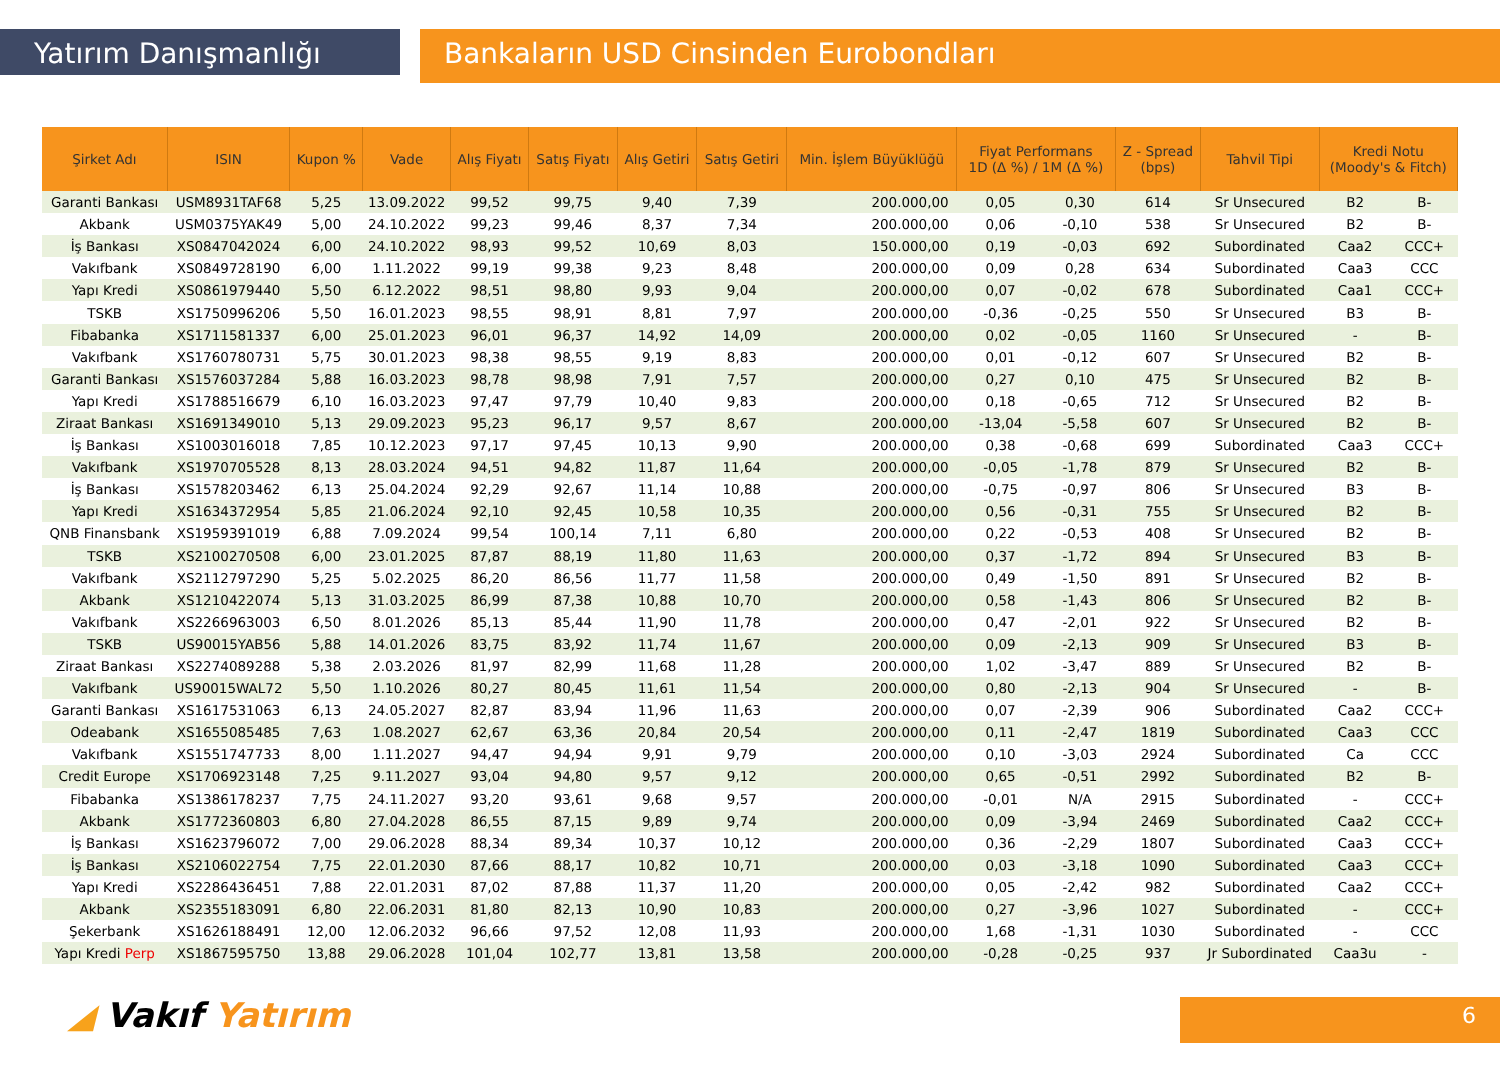Yatırım Danışmanlığı Bankaların USD Cinsinden Eurobondları
| Şirket Adı | ISIN | Kupon % | Vade | Alış Fiyatı | Satış Fiyatı | Alış Getiri | Satış Getiri | Min. İşlem Büyüklüğü | Fiyat Performans 1D (Δ %) / 1M (Δ %) | | Z - Spread (bps) | Tahvil Tipi | Kredi Notu (Moody's & Fitch) | |
| --- | --- | --- | --- | --- | --- | --- | --- | --- | --- | --- | --- | --- | --- | --- |
| Garanti Bankası | USM8931TAF68 | 5,25 | 13.09.2022 | 99,52 | 99,75 | 9,40 | 7,39 | 200.000,00 | 0,05 | 0,30 | 614 | Sr Unsecured | B2 | B- |
| Akbank | USM0375YAK49 | 5,00 | 24.10.2022 | 99,23 | 99,46 | 8,37 | 7,34 | 200.000,00 | 0,06 | -0,10 | 538 | Sr Unsecured | B2 | B- |
| İş Bankası | XS0847042024 | 6,00 | 24.10.2022 | 98,93 | 99,52 | 10,69 | 8,03 | 150.000,00 | 0,19 | -0,03 | 692 | Subordinated | Caa2 | CCC+ |
| Vakıfbank | XS0849728190 | 6,00 | 1.11.2022 | 99,19 | 99,38 | 9,23 | 8,48 | 200.000,00 | 0,09 | 0,28 | 634 | Subordinated | Caa3 | CCC |
| Yapı Kredi | XS0861979440 | 5,50 | 6.12.2022 | 98,51 | 98,80 | 9,93 | 9,04 | 200.000,00 | 0,07 | -0,02 | 678 | Subordinated | Caa1 | CCC+ |
| TSKB | XS1750996206 | 5,50 | 16.01.2023 | 98,55 | 98,91 | 8,81 | 7,97 | 200.000,00 | -0,36 | -0,25 | 550 | Sr Unsecured | B3 | B- |
| Fibabanka | XS1711581337 | 6,00 | 25.01.2023 | 96,01 | 96,37 | 14,92 | 14,09 | 200.000,00 | 0,02 | -0,05 | 1160 | Sr Unsecured | - | B- |
| Vakıfbank | XS1760780731 | 5,75 | 30.01.2023 | 98,38 | 98,55 | 9,19 | 8,83 | 200.000,00 | 0,01 | -0,12 | 607 | Sr Unsecured | B2 | B- |
| Garanti Bankası | XS1576037284 | 5,88 | 16.03.2023 | 98,78 | 98,98 | 7,91 | 7,57 | 200.000,00 | 0,27 | 0,10 | 475 | Sr Unsecured | B2 | B- |
| Yapı Kredi | XS1788516679 | 6,10 | 16.03.2023 | 97,47 | 97,79 | 10,40 | 9,83 | 200.000,00 | 0,18 | -0,65 | 712 | Sr Unsecured | B2 | B- |
| Ziraat Bankası | XS1691349010 | 5,13 | 29.09.2023 | 95,23 | 96,17 | 9,57 | 8,67 | 200.000,00 | -13,04 | -5,58 | 607 | Sr Unsecured | B2 | B- |
| İş Bankası | XS1003016018 | 7,85 | 10.12.2023 | 97,17 | 97,45 | 10,13 | 9,90 | 200.000,00 | 0,38 | -0,68 | 699 | Subordinated | Caa3 | CCC+ |
| Vakıfbank | XS1970705528 | 8,13 | 28.03.2024 | 94,51 | 94,82 | 11,87 | 11,64 | 200.000,00 | -0,05 | -1,78 | 879 | Sr Unsecured | B2 | B- |
| İş Bankası | XS1578203462 | 6,13 | 25.04.2024 | 92,29 | 92,67 | 11,14 | 10,88 | 200.000,00 | -0,75 | -0,97 | 806 | Sr Unsecured | B3 | B- |
| Yapı Kredi | XS1634372954 | 5,85 | 21.06.2024 | 92,10 | 92,45 | 10,58 | 10,35 | 200.000,00 | 0,56 | -0,31 | 755 | Sr Unsecured | B2 | B- |
| QNB Finansbank | XS1959391019 | 6,88 | 7.09.2024 | 99,54 | 100,14 | 7,11 | 6,80 | 200.000,00 | 0,22 | -0,53 | 408 | Sr Unsecured | B2 | B- |
| TSKB | XS2100270508 | 6,00 | 23.01.2025 | 87,87 | 88,19 | 11,80 | 11,63 | 200.000,00 | 0,37 | -1,72 | 894 | Sr Unsecured | B3 | B- |
| Vakıfbank | XS2112797290 | 5,25 | 5.02.2025 | 86,20 | 86,56 | 11,77 | 11,58 | 200.000,00 | 0,49 | -1,50 | 891 | Sr Unsecured | B2 | B- |
| Akbank | XS1210422074 | 5,13 | 31.03.2025 | 86,99 | 87,38 | 10,88 | 10,70 | 200.000,00 | 0,58 | -1,43 | 806 | Sr Unsecured | B2 | B- |
| Vakıfbank | XS2266963003 | 6,50 | 8.01.2026 | 85,13 | 85,44 | 11,90 | 11,78 | 200.000,00 | 0,47 | -2,01 | 922 | Sr Unsecured | B2 | B- |
| TSKB | US90015YAB56 | 5,88 | 14.01.2026 | 83,75 | 83,92 | 11,74 | 11,67 | 200.000,00 | 0,09 | -2,13 | 909 | Sr Unsecured | B3 | B- |
| Ziraat Bankası | XS2274089288 | 5,38 | 2.03.2026 | 81,97 | 82,99 | 11,68 | 11,28 | 200.000,00 | 1,02 | -3,47 | 889 | Sr Unsecured | B2 | B- |
| Vakıfbank | US90015WAL72 | 5,50 | 1.10.2026 | 80,27 | 80,45 | 11,61 | 11,54 | 200.000,00 | 0,80 | -2,13 | 904 | Sr Unsecured | - | B- |
| Garanti Bankası | XS1617531063 | 6,13 | 24.05.2027 | 82,87 | 83,94 | 11,96 | 11,63 | 200.000,00 | 0,07 | -2,39 | 906 | Subordinated | Caa2 | CCC+ |
| Odeabank | XS1655085485 | 7,63 | 1.08.2027 | 62,67 | 63,36 | 20,84 | 20,54 | 200.000,00 | 0,11 | -2,47 | 1819 | Subordinated | Caa3 | CCC |
| Vakıfbank | XS1551747733 | 8,00 | 1.11.2027 | 94,47 | 94,94 | 9,91 | 9,79 | 200.000,00 | 0,10 | -3,03 | 2924 | Subordinated | Ca | CCC |
| Credit Europe | XS1706923148 | 7,25 | 9.11.2027 | 93,04 | 94,80 | 9,57 | 9,12 | 200.000,00 | 0,65 | -0,51 | 2992 | Subordinated | B2 | B- |
| Fibabanka | XS1386178237 | 7,75 | 24.11.2027 | 93,20 | 93,61 | 9,68 | 9,57 | 200.000,00 | -0,01 | N/A | 2915 | Subordinated | - | CCC+ |
| Akbank | XS1772360803 | 6,80 | 27.04.2028 | 86,55 | 87,15 | 9,89 | 9,74 | 200.000,00 | 0,09 | -3,94 | 2469 | Subordinated | Caa2 | CCC+ |
| İş Bankası | XS1623796072 | 7,00 | 29.06.2028 | 88,34 | 89,34 | 10,37 | 10,12 | 200.000,00 | 0,36 | -2,29 | 1807 | Subordinated | Caa3 | CCC+ |
| İş Bankası | XS2106022754 | 7,75 | 22.01.2030 | 87,66 | 88,17 | 10,82 | 10,71 | 200.000,00 | 0,03 | -3,18 | 1090 | Subordinated | Caa3 | CCC+ |
| Yapı Kredi | XS2286436451 | 7,88 | 22.01.2031 | 87,02 | 87,88 | 11,37 | 11,20 | 200.000,00 | 0,05 | -2,42 | 982 | Subordinated | Caa2 | CCC+ |
| Akbank | XS2355183091 | 6,80 | 22.06.2031 | 81,80 | 82,13 | 10,90 | 10,83 | 200.000,00 | 0,27 | -3,96 | 1027 | Subordinated | - | CCC+ |
| Şekerbank | XS1626188491 | 12,00 | 12.06.2032 | 96,66 | 97,52 | 12,08 | 11,93 | 200.000,00 | 1,68 | -1,31 | 1030 | Subordinated | - | CCC |
| Yapı Kredi Perp | XS1867595750 | 13,88 | 29.06.2028 | 101,04 | 102,77 | 13,81 | 13,58 | 200.000,00 | -0,28 | -0,25 | 937 | Jr Subordinated | Caa3u | - |
◢ Vakıf Yatırım 6